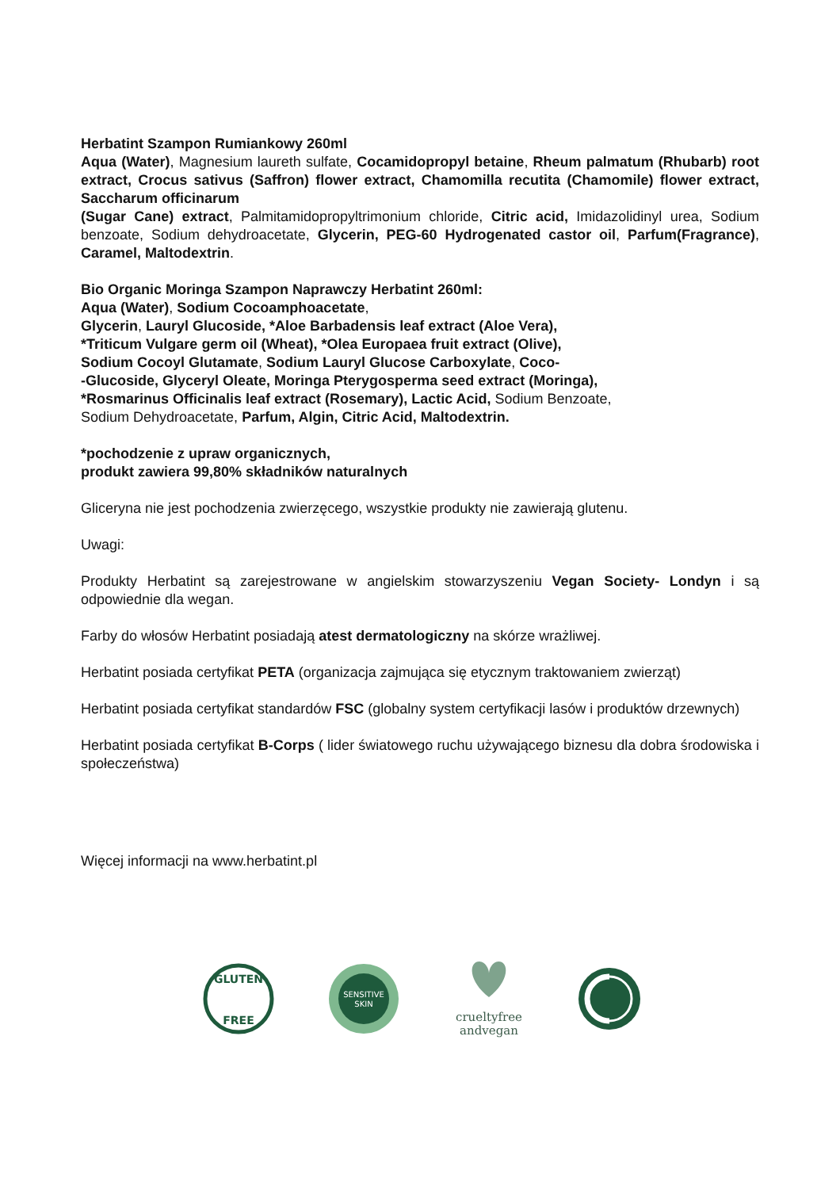Herbatint Szampon Rumiankowy 260ml
Aqua (Water), Magnesium laureth sulfate, Cocamidopropyl betaine, Rheum palmatum (Rhubarb) root extract, Crocus sativus (Saffron) flower extract, Chamomilla recutita (Chamomile) flower extract, Saccharum officinarum
(Sugar Cane) extract, Palmitamidopropyltrimonium chloride, Citric acid, Imidazolidinyl urea, Sodium benzoate, Sodium dehydroacetate, Glycerin, PEG-60 Hydrogenated castor oil, Parfum(Fragrance), Caramel, Maltodextrin.
Bio Organic Moringa Szampon Naprawczy Herbatint 260ml:
Aqua (Water), Sodium Cocoamphoacetate,
Glycerin, Lauryl Glucoside, *Aloe Barbadensis leaf extract (Aloe Vera),
*Triticum Vulgare germ oil (Wheat), *Olea Europaea fruit extract (Olive),
Sodium Cocoyl Glutamate, Sodium Lauryl Glucose Carboxylate, Coco-
-Glucoside, Glyceryl Oleate, Moringa Pterygosperma seed extract (Moringa),
*Rosmarinus Officinalis leaf extract (Rosemary), Lactic Acid, Sodium Benzoate,
Sodium Dehydroacetate, Parfum, Algin, Citric Acid, Maltodextrin.
*pochodzenie z upraw organicznych,
produkt zawiera 99,80% składników naturalnych
Gliceryna nie jest pochodzenia zwierzęcego, wszystkie produkty nie zawierają glutenu.
Uwagi:
Produkty Herbatint są zarejestrowane w angielskim stowarzyszeniu Vegan Society- Londyn i są odpowiednie dla wegan.
Farby do włosów Herbatint posiadają atest dermatologiczny na skórze wrażliwej.
Herbatint posiada certyfikat PETA (organizacja zajmująca się etycznym traktowaniem zwierząt)
Herbatint posiada certyfikat standardów FSC (globalny system certyfikacji lasów i produktów drzewnych)
Herbatint posiada certyfikat B-Corps ( lider światowego ruchu używającego biznesu dla dobra środowiska i społeczeństwa)
Więcej informacji na www.herbatint.pl
GLUTEN
FREE
SENSITIVE
SKIN
crueltyfree
andvegan